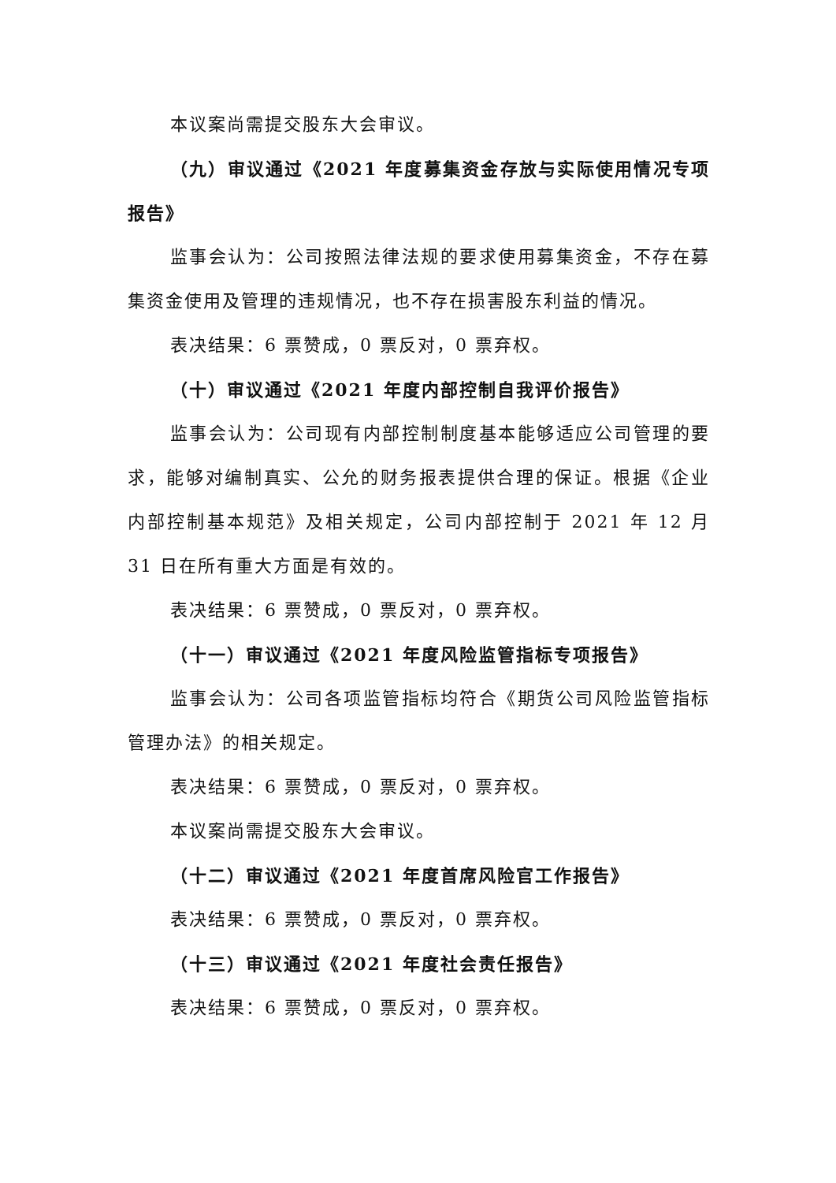本议案尚需提交股东大会审议。
（九）审议通过《2021 年度募集资金存放与实际使用情况专项报告》
监事会认为：公司按照法律法规的要求使用募集资金，不存在募集资金使用及管理的违规情况，也不存在损害股东利益的情况。
表决结果：6 票赞成，0 票反对，0 票弃权。
（十）审议通过《2021 年度内部控制自我评价报告》
监事会认为：公司现有内部控制制度基本能够适应公司管理的要求，能够对编制真实、公允的财务报表提供合理的保证。根据《企业内部控制基本规范》及相关规定，公司内部控制于 2021 年 12 月 31 日在所有重大方面是有效的。
表决结果：6 票赞成，0 票反对，0 票弃权。
（十一）审议通过《2021 年度风险监管指标专项报告》
监事会认为：公司各项监管指标均符合《期货公司风险监管指标管理办法》的相关规定。
表决结果：6 票赞成，0 票反对，0 票弃权。
本议案尚需提交股东大会审议。
（十二）审议通过《2021 年度首席风险官工作报告》
表决结果：6 票赞成，0 票反对，0 票弃权。
（十三）审议通过《2021 年度社会责任报告》
表决结果：6 票赞成，0 票反对，0 票弃权。